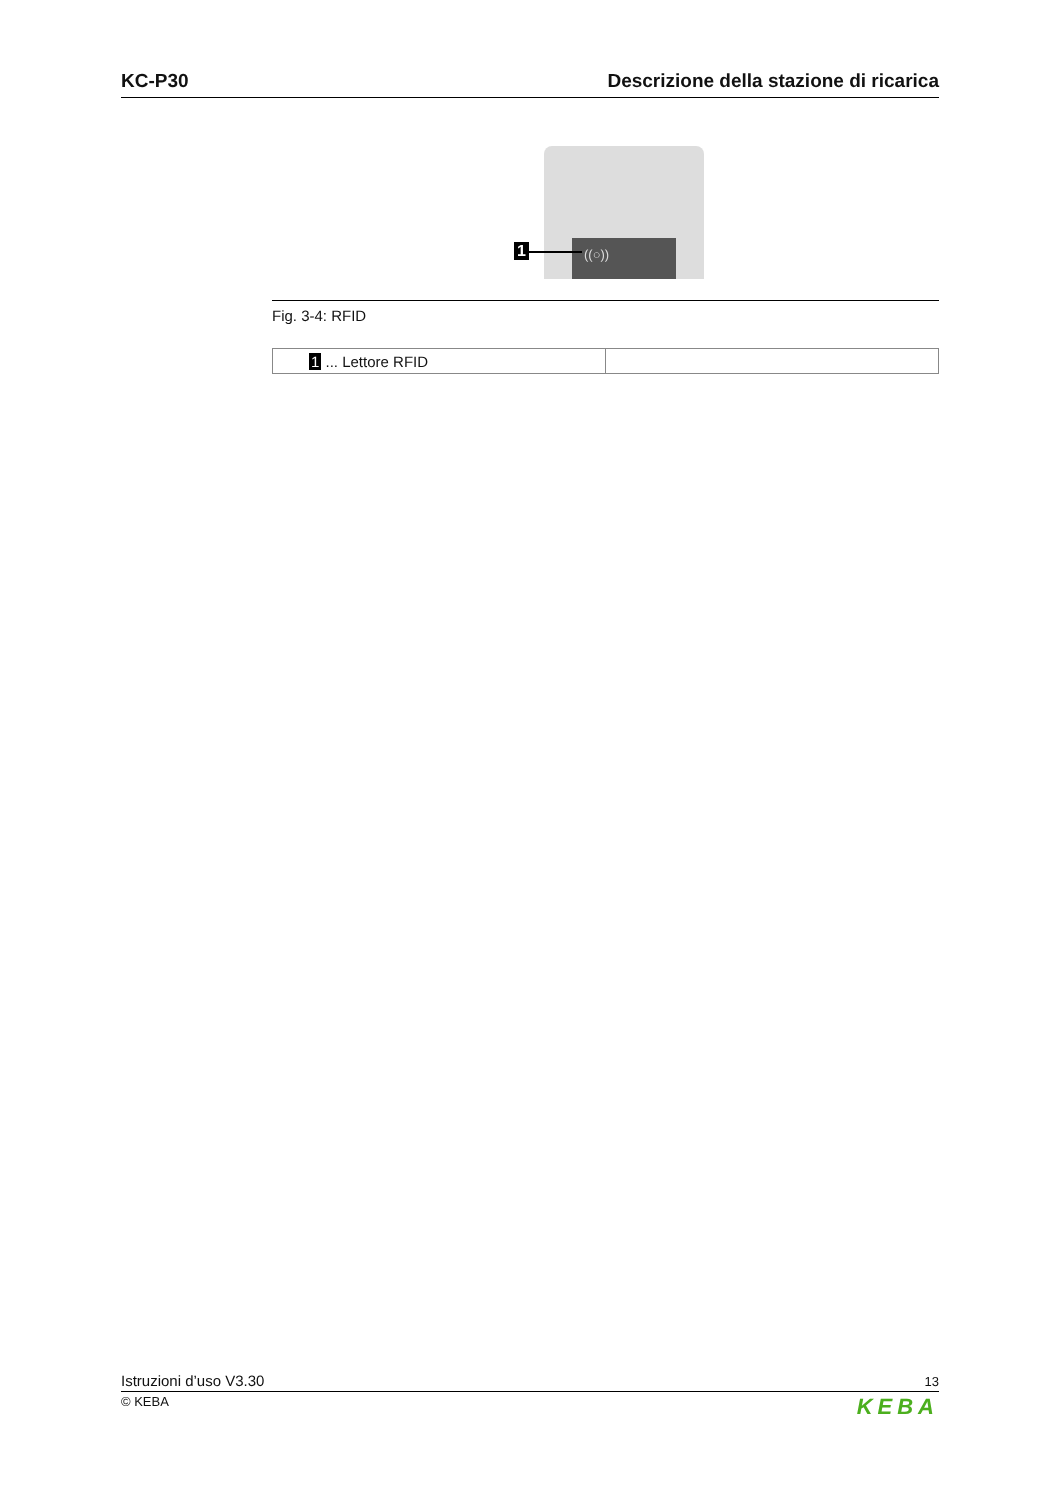KC-P30 Descrizione della stazione di ricarica
((○))
1
Fig. 3-4: RFID
| 1 ... Lettore RFID | |
Istruzioni d’uso V3.30 13
© KEBA KEBA